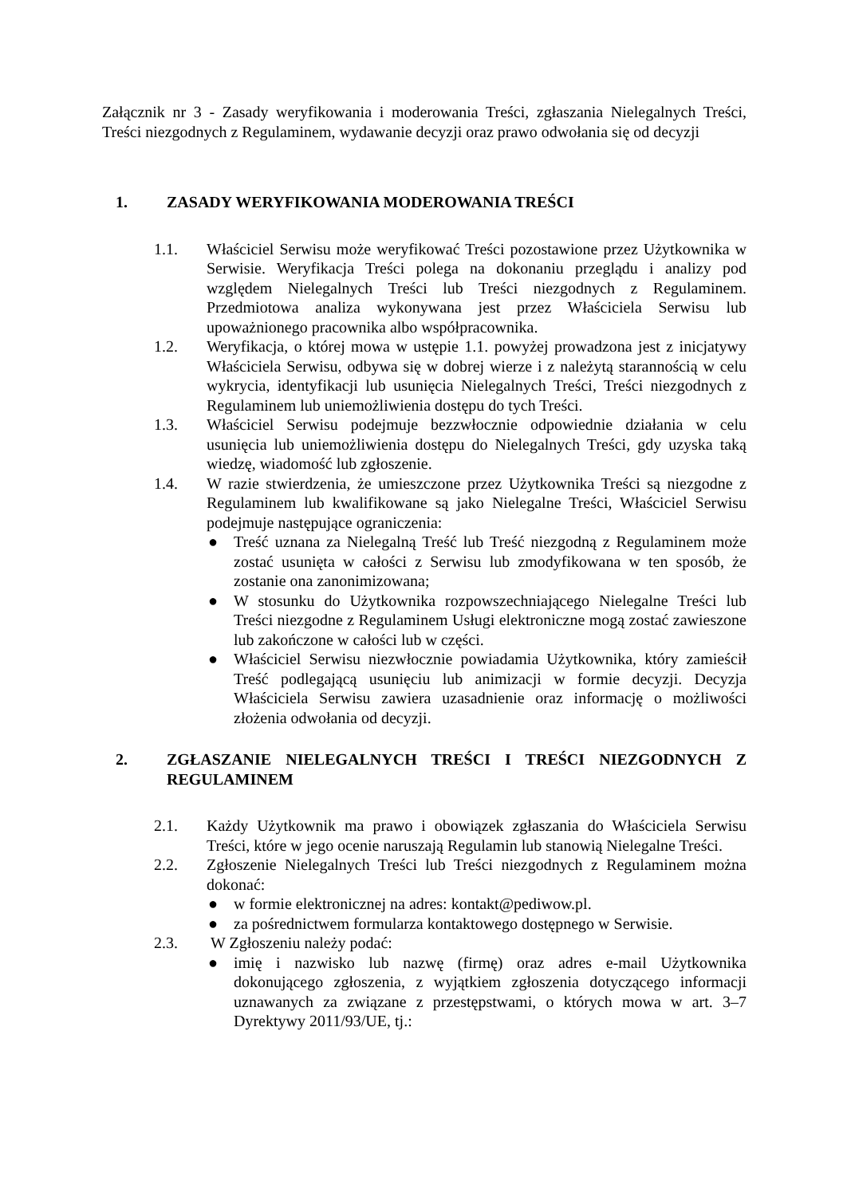Załącznik nr 3 - Zasady weryfikowania i moderowania Treści, zgłaszania Nielegalnych Treści, Treści niezgodnych z Regulaminem, wydawanie decyzji oraz prawo odwołania się od decyzji
1. ZASADY WERYFIKOWANIA MODEROWANIA TREŚCI
1.1. Właściciel Serwisu może weryfikować Treści pozostawione przez Użytkownika w Serwisie. Weryfikacja Treści polega na dokonaniu przeglądu i analizy pod względem Nielegalnych Treści lub Treści niezgodnych z Regulaminem. Przedmiotowa analiza wykonywana jest przez Właściciela Serwisu lub upoważnionego pracownika albo współpracownika.
1.2. Weryfikacja, o której mowa w ustępie 1.1. powyżej prowadzona jest z inicjatywy Właściciela Serwisu, odbywa się w dobrej wierze i z należytą starannością w celu wykrycia, identyfikacji lub usunięcia Nielegalnych Treści, Treści niezgodnych z Regulaminem lub uniemożliwienia dostępu do tych Treści.
1.3. Właściciel Serwisu podejmuje bezzwłocznie odpowiednie działania w celu usunięcia lub uniemożliwienia dostępu do Nielegalnych Treści, gdy uzyska taką wiedzę, wiadomość lub zgłoszenie.
1.4. W razie stwierdzenia, że umieszczone przez Użytkownika Treści są niezgodne z Regulaminem lub kwalifikowane są jako Nielegalne Treści, Właściciel Serwisu podejmuje następujące ograniczenia:
● Treść uznana za Nielegalną Treść lub Treść niezgodną z Regulaminem może zostać usunięta w całości z Serwisu lub zmodyfikowana w ten sposób, że zostanie ona zanonimizowana;
● W stosunku do Użytkownika rozpowszechniającego Nielegalne Treści lub Treści niezgodne z Regulaminem Usługi elektroniczne mogą zostać zawieszone lub zakończone w całości lub w części.
● Właściciel Serwisu niezwłocznie powiadamia Użytkownika, który zamieścił Treść podlegającą usunięciu lub animizacji w formie decyzji. Decyzja Właściciela Serwisu zawiera uzasadnienie oraz informację o możliwości złożenia odwołania od decyzji.
2. ZGŁASZANIE NIELEGALNYCH TREŚCI I TREŚCI NIEZGODNYCH Z REGULAMINEM
2.1. Każdy Użytkownik ma prawo i obowiązek zgłaszania do Właściciela Serwisu Treści, które w jego ocenie naruszają Regulamin lub stanowią Nielegalne Treści.
2.2. Zgłoszenie Nielegalnych Treści lub Treści niezgodnych z Regulaminem można dokonać:
● w formie elektronicznej na adres: kontakt@pediwow.pl.
● za pośrednictwem formularza kontaktowego dostępnego w Serwisie.
2.3. W Zgłoszeniu należy podać:
● imię i nazwisko lub nazwę (firmę) oraz adres e-mail Użytkownika dokonującego zgłoszenia, z wyjątkiem zgłoszenia dotyczącego informacji uznawanych za związane z przestępstwami, o których mowa w art. 3–7 Dyrektywy 2011/93/UE, tj.: